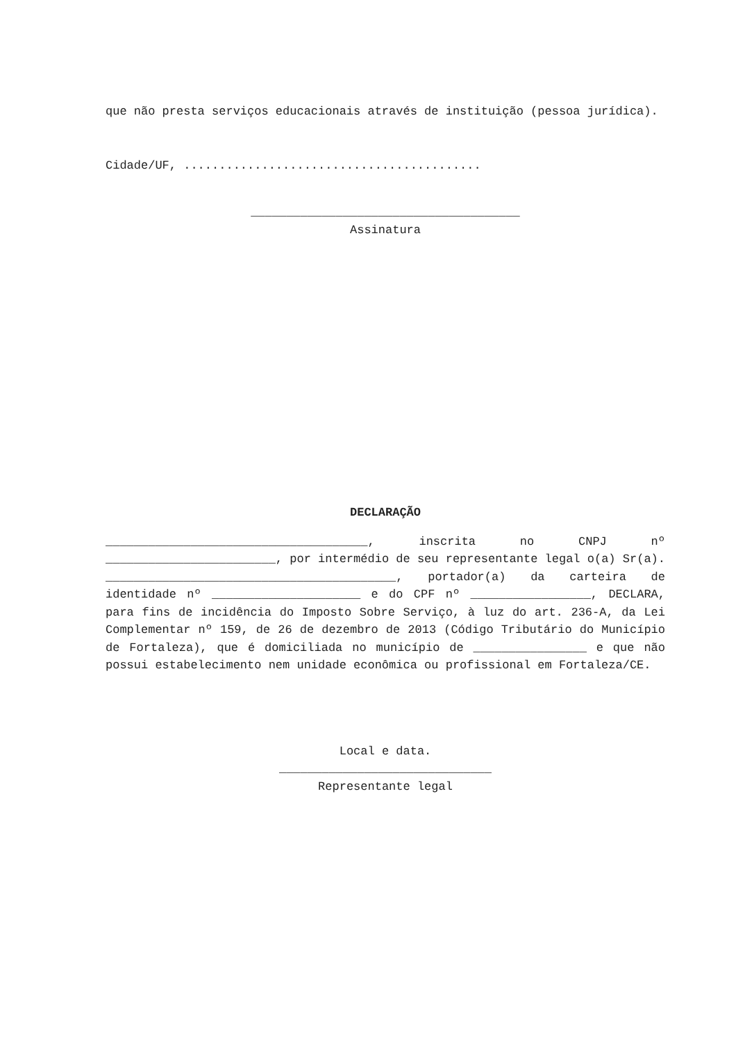que não presta serviços educacionais através de instituição (pessoa jurídica).
Cidade/UF, ..........................................
______________________________________
Assinatura
DECLARAÇÃO
_____________________________________, inscrita no CNPJ nº ________________________, por intermédio de seu representante legal o(a) Sr(a). _________________________________________, portador(a) da carteira de identidade nº _____________________ e do CPF nº _________________, DECLARA, para fins de incidência do Imposto Sobre Serviço, à luz do art. 236-A, da Lei Complementar nº 159, de 26 de dezembro de 2013 (Código Tributário do Município de Fortaleza), que é domiciliada no município de ________________ e que não possui estabelecimento nem unidade econômica ou profissional em Fortaleza/CE.
Local e data.
______________________________
Representante legal